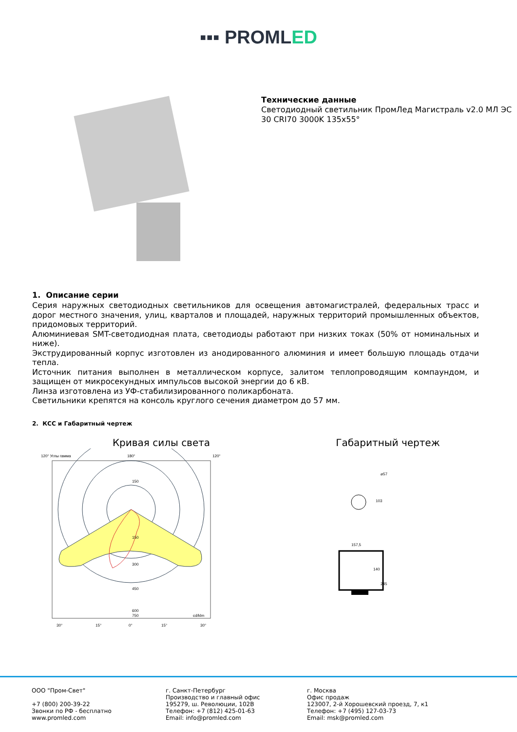▪▪▪ PROMLED
Технические данные
Светодиодный светильник ПромЛед Магистраль v2.0 МЛ ЭС 30 CRI70 3000K 135x55°
1. Описание серии
Серия наружных светодиодных светильников для освещения автомагистралей, федеральных трасс и дорог местного значения, улиц, кварталов и площадей, наружных территорий промышленных объектов, придомовых территорий.
Алюминиевая SMT-светодиодная плата, светодиоды работают при низких токах (50% от номинальных и ниже).
Экструдированный корпус изготовлен из анодированного алюминия и имеет большую площадь отдачи тепла.
Источник питания выполнен в металлическом корпусе, залитом теплопроводящим компаундом, и защищен от микросекундных импульсов высокой энергии до 6 кВ.
Линза изготовлена из УФ-стабилизированного поликарбоната.
Светильники крепятся на консоль круглого сечения диаметром до 57 мм.
2. КСС и Габаритный чертеж
Кривая силы света
120° Углы гамма
180°
120°
150
150
300
450
600
750
cd/klm
30°
15°
0°
15°
30°
Габаритный чертеж
⌀57
103
157,5
140
245
ООО "Пром-Свет"
+7 (800) 200-39-22
Звонки по РФ - бесплатно
www.promled.com
г. Санкт-Петербург
Производство и главный офис
195279, ш. Революции, 102В
Телефон: +7 (812) 425-01-63
Email: info@promled.com
г. Москва
Офис продаж
123007, 2-й Хорошевский проезд, 7, к1
Телефон: +7 (495) 127-03-73
Email: msk@promled.com